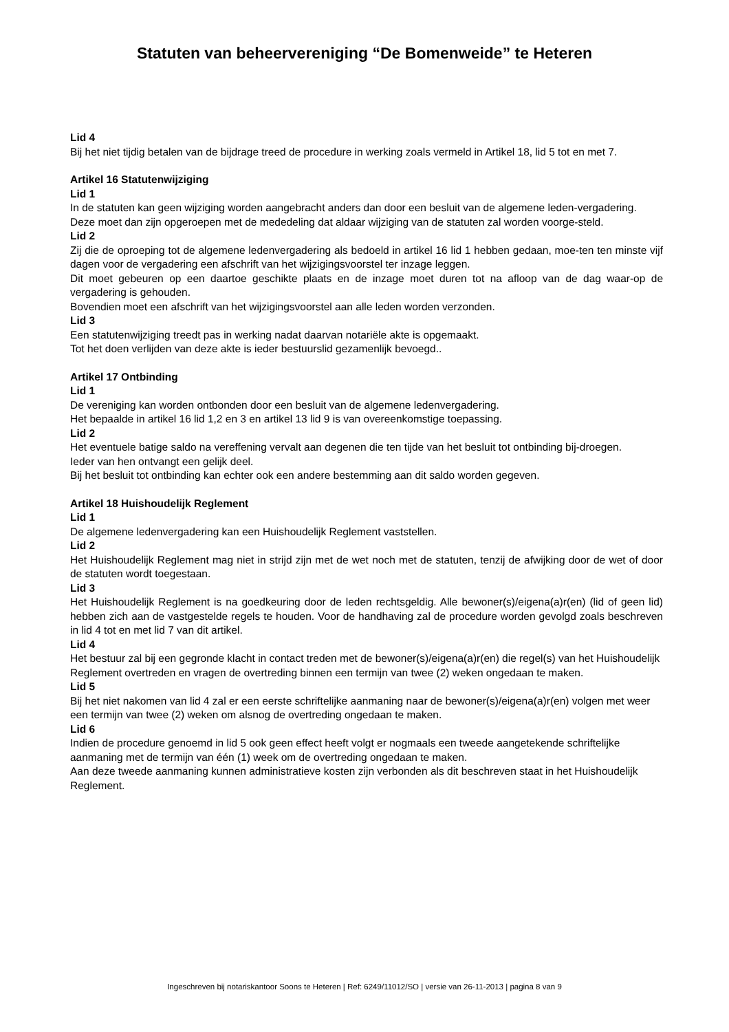Statuten van beheervereniging “De Bomenweide” te Heteren
Lid 4
Bij het niet tijdig betalen van de bijdrage treed de procedure in werking zoals vermeld in Artikel 18, lid 5 tot en met 7.
Artikel 16 Statutenwijziging
Lid 1
In de statuten kan geen wijziging worden aangebracht anders dan door een besluit van de algemene leden-vergadering.
Deze moet dan zijn opgeroepen met de mededeling dat aldaar wijziging van de statuten zal worden voorge-steld.
Lid 2
Zij die de oproeping tot de algemene ledenvergadering als bedoeld in artikel 16 lid 1 hebben gedaan, moe-ten ten minste vijf dagen voor de vergadering een afschrift van het wijzigingsvoorstel ter inzage leggen.
Dit moet gebeuren op een daartoe geschikte plaats en de inzage moet duren tot na afloop van de dag waar-op de vergadering is gehouden.
Bovendien moet een afschrift van het wijzigingsvoorstel aan alle leden worden verzonden.
Lid 3
Een statutenwijziging treedt pas in werking nadat daarvan notariële akte is opgemaakt.
Tot het doen verlijden van deze akte is ieder bestuurslid gezamenlijk bevoegd..
Artikel 17 Ontbinding
Lid 1
De vereniging kan worden ontbonden door een besluit van de algemene ledenvergadering.
Het bepaalde in artikel 16 lid 1,2 en 3 en artikel 13 lid 9 is van overeenkomstige toepassing.
Lid 2
Het eventuele batige saldo na vereffening vervalt aan degenen die ten tijde van het besluit tot ontbinding bij-droegen.
Ieder van hen ontvangt een gelijk deel.
Bij het besluit tot ontbinding kan echter ook een andere bestemming aan dit saldo worden gegeven.
Artikel 18 Huishoudelijk Reglement
Lid 1
De algemene ledenvergadering kan een Huishoudelijk Reglement vaststellen.
Lid 2
Het Huishoudelijk Reglement mag niet in strijd zijn met de wet noch met de statuten, tenzij de afwijking door de wet of door de statuten wordt toegestaan.
Lid 3
Het Huishoudelijk Reglement is na goedkeuring door de leden rechtsgeldig. Alle bewoner(s)/eigena(a)r(en) (lid of geen lid) hebben zich aan de vastgestelde regels te houden. Voor de handhaving zal de procedure worden gevolgd zoals beschreven in lid 4 tot en met lid 7 van dit artikel.
Lid 4
Het bestuur zal bij een gegronde klacht in contact treden met de bewoner(s)/eigena(a)r(en) die regel(s) van het Huishoudelijk Reglement overtreden en vragen de overtreding binnen een termijn van twee (2) weken ongedaan te maken.
Lid 5
Bij het niet nakomen van lid 4 zal er een eerste schriftelijke aanmaning naar de bewoner(s)/eigena(a)r(en) volgen met weer een termijn van twee (2) weken om alsnog de overtreding ongedaan te maken.
Lid 6
Indien de procedure genoemd in lid 5 ook geen effect heeft volgt er nogmaals een tweede aangetekende schriftelijke aanmaning met de termijn van één (1) week om de overtreding ongedaan te maken.
Aan deze tweede aanmaning kunnen administratieve kosten zijn verbonden als dit beschreven staat in het Huishoudelijk Reglement.
Ingeschreven bij notariskantoor Soons te Heteren | Ref: 6249/11012/SO | versie van 26-11-2013 | pagina 8 van 9